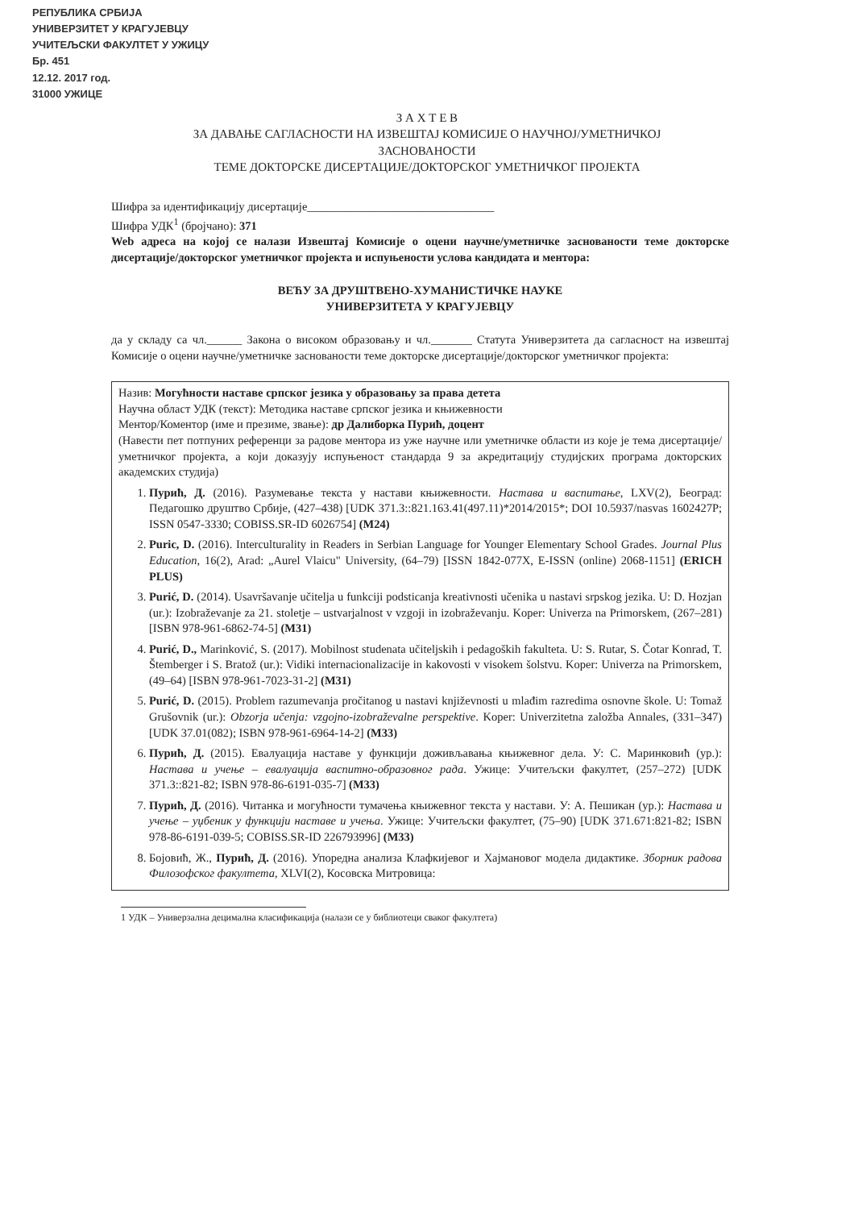РЕПУБЛИКА СРБИЈА
УНИВЕРЗИТЕТ У КРАГУЈЕВЦУ
УЧИТЕЉСКИ ФАКУЛТЕТ У УЖИЦУ
Бр. 451
12.12. 2017 год.
31000 УЖИЦЕ
З А Х Т Е В
ЗА ДАВАЊЕ САГЛАСНОСТИ НА ИЗВЕШТАЈ КОМИСИЈЕ О НАУЧНОЈ/УМЕТНИЧКОЈ
ЗАСНОВАНОСТИ
ТЕМЕ ДОКТОРСКЕ ДИСЕРТАЦИЈЕ/ДОКТОРСКОГ УМЕТНИЧКОГ ПРОЈЕКТА
Шифра за идентификацију дисертације________________________________
Шифра УДК<sup>1</sup> (бројчано): 371
Web адреса на којој се налази Извештај Комисије о оцени научне/уметничке заснованости теме докторске дисертације/докторског уметничког пројекта и испуњености услова кандидата и ментора:
ВЕЋУ ЗА ДРУШТВЕНО-ХУМАНИСТИЧКЕ НАУКЕ
УНИВЕРЗИТЕТА У КРАГУЈЕВЦУ
да у складу са чл.______ Закона о високом образовању и чл._______ Статута Универзитета да сагласност на извештај Комисије о оцени научне/уметничке заснованости теме докторске дисертације/докторског уметничког пројекта:
Назив: Могућности наставе српског језика у образовању за права детета
Научна област УДК (текст): Методика наставе српског језика и књижевности
Ментор/Коментор (име и презиме, звање): др Далиборка Пурић, доцент
(Навести пет потпуних референци за радове ментора из уже научне или уметничке области из које је тема дисертације/уметничког пројекта, а који доказују испуњеност стандарда 9 за акредитацију студијских програма докторских академских студија)
1. Пурић, Д. (2016). Разумевање текста у настави књижевности. Настава и васпитање, LXV(2), Београд: Педагошко друштво Србије, (427–438) [UDK 371.3::821.163.41(497.11)*2014/2015*; DOI 10.5937/nasvas 1602427P; ISSN 0547-3330; COBISS.SR-ID 6026754] (M24)
2. Puric, D. (2016). Interculturality in Readers in Serbian Language for Younger Elementary School Grades. Journal Plus Education, 16(2), Arad: „Aurel Vlaicu" University, (64–79) [ISSN 1842-077X, E-ISSN (online) 2068-1151] (ERICH PLUS)
3. Purić, D. (2014). Usavršavanje učitelja u funkciji podsticanja kreativnosti učenika u nastavi srpskog jezika. U: D. Hozjan (ur.): Izobraževanje za 21. stoletje – ustvarjalnost v vzgoji in izobraževanju. Koper: Univerza na Primorskem, (267–281) [ISBN 978-961-6862-74-5] (M31)
4. Purić, D., Marinković, S. (2017). Mobilnost studenata učiteljskih i pedagoških fakulteta. U: S. Rutar, S. Čotar Konrad, T. Štemberger i S. Bratož (ur.): Vidiki internacionalizacije in kakovosti v visokem šolstvu. Koper: Univerza na Primorskem, (49–64) [ISBN 978-961-7023-31-2] (M31)
5. Purić, D. (2015). Problem razumevanja pročitanog u nastavi književnosti u mlađim razredima osnovne škole. U: Tomaž Grušovnik (ur.): Obzorja učenja: vzgojno-izobraževalne perspektive. Koper: Univerzitetna založba Annales, (331–347) [UDK 37.01(082); ISBN 978-961-6964-14-2] (M33)
6. Пурић, Д. (2015). Евалуација наставе у функцији доживљавања књижевног дела. У: С. Маринковић (ур.): Настава и учење – евалуација васпитно-образовног рада. Ужице: Учитељски факултет, (257–272) [UDK 371.3::821-82; ISBN 978-86-6191-035-7] (M33)
7. Пурић, Д. (2016). Читанка и могућности тумачења књижевног текста у настави. У: А. Пешикан (ур.): Настава и учење – уџбеник у функцији наставе и учења. Ужице: Учитељски факултет, (75–90) [UDK 371.671:821-82; ISBN 978-86-6191-039-5; COBISS.SR-ID 226793996] (M33)
8. Бојовић, Ж., Пурић, Д. (2016). Упоредна анализа Клафкијевог и Хајмановог модела дидактике. Зборник радова Филозофског факултета, XLVI(2), Косовска Митровица:
1 УДК – Универзална децимална класификација (налази се у библиотеци сваког факултета)